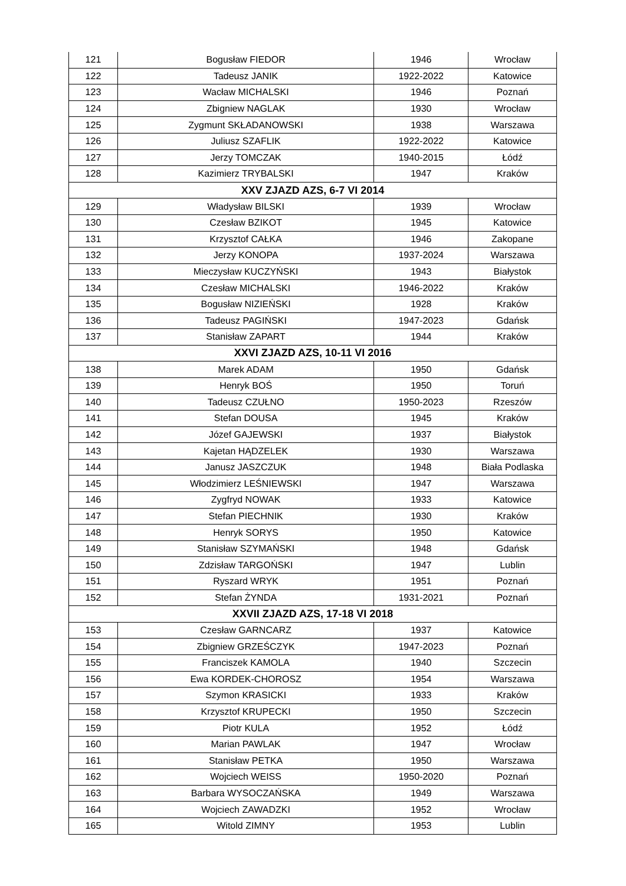| 121 | Bogusław FIEDOR | 1946 | Wrocław |
| 122 | Tadeusz JANIK | 1922-2022 | Katowice |
| 123 | Wacław MICHALSKI | 1946 | Poznań |
| 124 | Zbigniew NAGLAK | 1930 | Wrocław |
| 125 | Zygmunt SKŁADANOWSKI | 1938 | Warszawa |
| 126 | Juliusz SZAFLIK | 1922-2022 | Katowice |
| 127 | Jerzy TOMCZAK | 1940-2015 | Łódź |
| 128 | Kazimierz TRYBALSKI | 1947 | Kraków |
| XXV ZJAZD AZS, 6-7 VI 2014 | | | |
| 129 | Władysław BILSKI | 1939 | Wrocław |
| 130 | Czesław BZIKOT | 1945 | Katowice |
| 131 | Krzysztof CAŁKA | 1946 | Zakopane |
| 132 | Jerzy KONOPA | 1937-2024 | Warszawa |
| 133 | Mieczysław KUCZYŃSKI | 1943 | Białystok |
| 134 | Czesław MICHALSKI | 1946-2022 | Kraków |
| 135 | Bogusław NIZIEŃSKI | 1928 | Kraków |
| 136 | Tadeusz PAGIŃSKI | 1947-2023 | Gdańsk |
| 137 | Stanisław ZAPART | 1944 | Kraków |
| XXVI ZJAZD AZS, 10-11 VI 2016 | | | |
| 138 | Marek ADAM | 1950 | Gdańsk |
| 139 | Henryk BOŚ | 1950 | Toruń |
| 140 | Tadeusz CZUŁNO | 1950-2023 | Rzeszów |
| 141 | Stefan DOUSA | 1945 | Kraków |
| 142 | Józef GAJEWSKI | 1937 | Białystok |
| 143 | Kajetan HĄDZELEK | 1930 | Warszawa |
| 144 | Janusz JASZCZUK | 1948 | Biała Podlaska |
| 145 | Włodzimierz LEŚNIEWSKI | 1947 | Warszawa |
| 146 | Zygfryd NOWAK | 1933 | Katowice |
| 147 | Stefan PIECHNIK | 1930 | Kraków |
| 148 | Henryk SORYS | 1950 | Katowice |
| 149 | Stanisław SZYMAŃSKI | 1948 | Gdańsk |
| 150 | Zdzisław TARGOŃSKI | 1947 | Lublin |
| 151 | Ryszard WRYK | 1951 | Poznań |
| 152 | Stefan ŻYNDA | 1931-2021 | Poznań |
| XXVII ZJAZD AZS, 17-18 VI 2018 | | | |
| 153 | Czesław GARNCARZ | 1937 | Katowice |
| 154 | Zbigniew GRZEŚCZYK | 1947-2023 | Poznań |
| 155 | Franciszek KAMOLA | 1940 | Szczecin |
| 156 | Ewa KORDEK-CHOROSZ | 1954 | Warszawa |
| 157 | Szymon KRASICKI | 1933 | Kraków |
| 158 | Krzysztof KRUPECKI | 1950 | Szczecin |
| 159 | Piotr KULA | 1952 | Łódź |
| 160 | Marian PAWLAK | 1947 | Wrocław |
| 161 | Stanisław PETKA | 1950 | Warszawa |
| 162 | Wojciech WEISS | 1950-2020 | Poznań |
| 163 | Barbara WYSOCZAŃSKA | 1949 | Warszawa |
| 164 | Wojciech ZAWADZKI | 1952 | Wrocław |
| 165 | Witold ZIMNY | 1953 | Lublin |